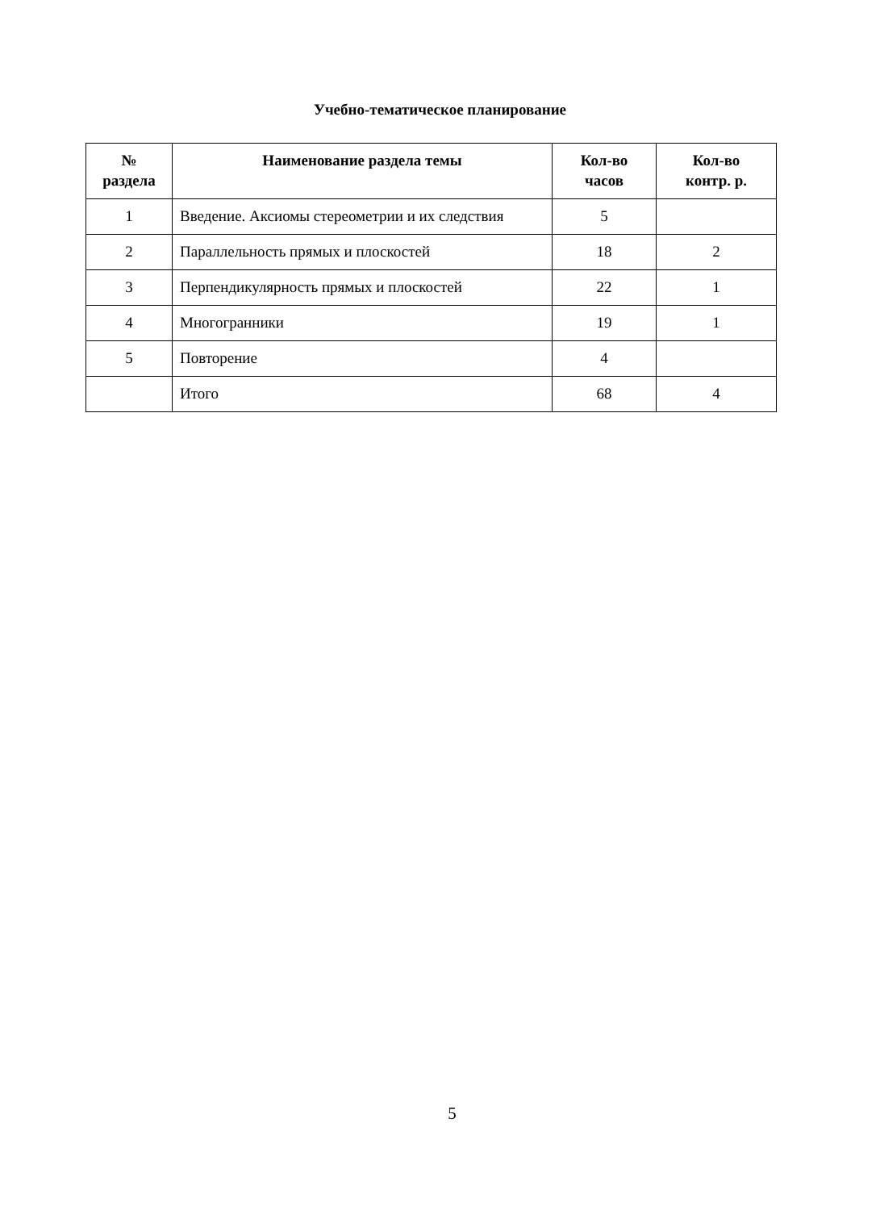Учебно-тематическое планирование
| № раздела | Наименование раздела темы | Кол-во часов | Кол-во контр. р. |
| --- | --- | --- | --- |
| 1 | Введение. Аксиомы стереометрии и их следствия | 5 | |
| 2 | Параллельность прямых и плоскостей | 18 | 2 |
| 3 | Перпендикулярность прямых и плоскостей | 22 | 1 |
| 4 | Многогранники | 19 | 1 |
| 5 | Повторение | 4 | |
| | Итого | 68 | 4 |
5